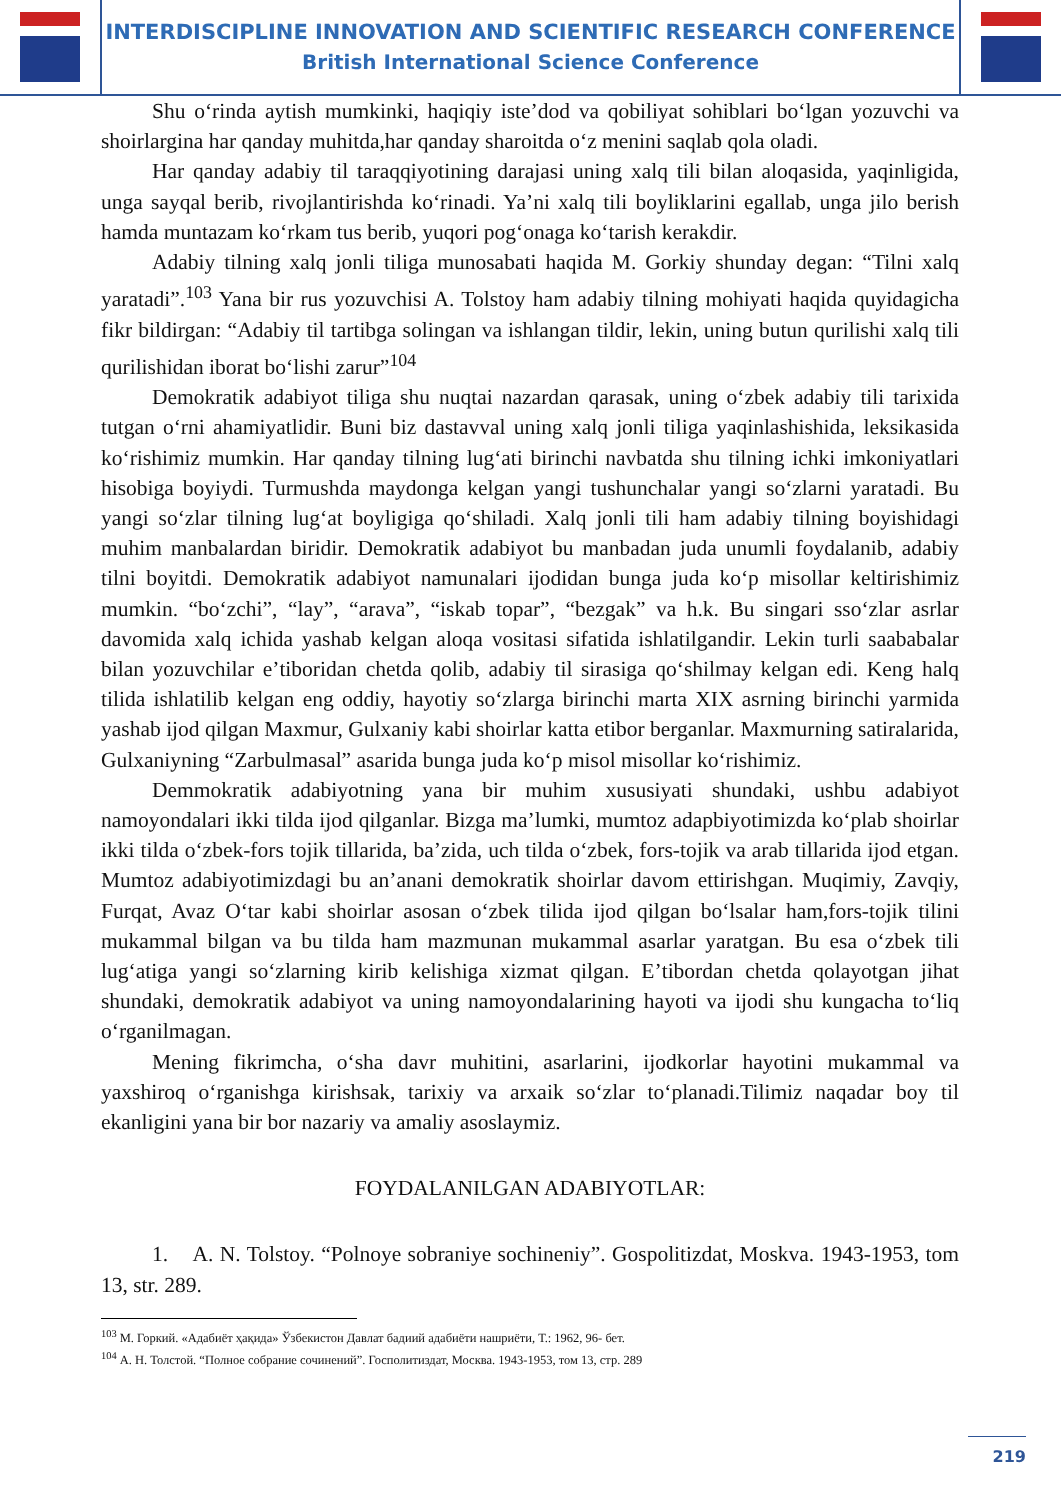INTERDISCIPLINE INNOVATION AND SCIENTIFIC RESEARCH CONFERENCE
British International Science Conference
Shu oʻrinda aytish mumkinki, haqiqiy isteʼdod va qobiliyat sohiblari boʻlgan yozuvchi va shoirlargina har qanday muhitda,har qanday sharoitda oʻz menini saqlab qola oladi.
Har qanday adabiy til taraqqiyotining darajasi uning xalq tili bilan aloqasida, yaqinligida, unga sayqal berib, rivojlantirishda koʻrinadi. Yaʼni xalq tili boyliklarini egallab, unga jilo berish hamda muntazam koʻrkam tus berib, yuqori pogʻonaga koʻtarish kerakdir.
Adabiy tilning xalq jonli tiliga munosabati haqida M. Gorkiy shunday degan: “Tilni xalq yaratadi”.<sup>103</sup> Yana bir rus yozuvchisi A. Tolstoy ham adabiy tilning mohiyati haqida quyidagicha fikr bildirgan: “Adabiy til tartibga solingan va ishlangan tildir, lekin, uning butun qurilishi xalq tili qurilishidan iborat boʻlishi zarur”<sup>104</sup>
Demokratik adabiyot tiliga shu nuqtai nazardan qarasak, uning oʻzbek adabiy tili tarixida tutgan oʻrni ahamiyatlidir. Buni biz dastavval uning xalq jonli tiliga yaqinlashishida, leksikasida koʻrishimiz mumkin. Har qanday tilning lugʻati birinchi navbatda shu tilning ichki imkoniyatlari hisobiga boyiydi. Turmushda maydonga kelgan yangi tushunchalar yangi soʻzlarni yaratadi. Bu yangi soʻzlar tilning lugʻat boyligiga qoʻshiladi. Xalq jonli tili ham adabiy tilning boyishidagi muhim manbalardan biridir. Demokratik adabiyot bu manbadan juda unumli foydalanib, adabiy tilni boyitdi. Demokratik adabiyot namunalari ijodidan bunga juda koʻp misollar keltirishimiz mumkin. “boʻzchi”, “lay”, “arava”, “iskab topar”, “bezgak” va h.k. Bu singari ssoʻzlar asrlar davomida xalq ichida yashab kelgan aloqa vositasi sifatida ishlatilgandir. Lekin turli saababalar bilan yozuvchilar eʼtiboridan chetda qolib, adabiy til sirasiga qoʻshilmay kelgan edi. Keng halq tilida ishlatilib kelgan eng oddiy, hayotiy soʻzlarga birinchi marta XIX asrning birinchi yarmida yashab ijod qilgan Maxmur, Gulxaniy kabi shoirlar katta etibor berganlar. Maxmurning satiralarida, Gulxaniyning “Zarbulmasal” asarida bunga juda koʻp misol misollar koʻrishimiz.
Demmokratik adabiyotning yana bir muhim xususiyati shundaki, ushbu adabiyot namoyondalari ikki tilda ijod qilganlar. Bizga maʼlumki, mumtoz adapbiyotimizda koʻplab shoirlar ikki tilda oʻzbek-fors tojik tillarida, baʼzida, uch tilda oʻzbek, fors-tojik va arab tillarida ijod etgan. Mumtoz adabiyotimizdagi bu anʼanani demokratik shoirlar davom ettirishgan. Muqimiy, Zavqiy, Furqat, Avaz Oʻtar kabi shoirlar asosan oʻzbek tilida ijod qilgan boʻlsalar ham,fors-tojik tilini mukammal bilgan va bu tilda ham mazmunan mukammal asarlar yaratgan. Bu esa oʻzbek tili lugʻatiga yangi soʻzlarning kirib kelishiga xizmat qilgan. Eʼtibordan chetda qolayotgan jihat shundaki, demokratik adabiyot va uning namoyondalarining hayoti va ijodi shu kungacha toʻliq oʻrganilmagan.
Mening fikrimcha, oʻsha davr muhitini, asarlarini, ijodkorlar hayotini mukammal va yaxshiroq oʻrganishga kirishsak, tarixiy va arxaik soʻzlar toʻplanadi.Tilimiz naqadar boy til ekanligini yana bir bor nazariy va amaliy asoslaymiz.
FOYDALANILGAN ADABIYOTLAR:
1. A. N. Tolstoy. “Polnoye sobraniye sochineniy”. Gospolitizdat, Moskva. 1943-1953, tom 13, str. 289.
<sup>103</sup> М. Горкий. «Адабиёт ҳақида» Ўзбекистон Давлат бадиий адабиёти нашриёти, Т.: 1962, 96- бет.
<sup>104</sup> А. Н. Толстой. “Полное собрание сочинений”. Госполитиздат, Москва. 1943-1953, том 13, стр. 289
219